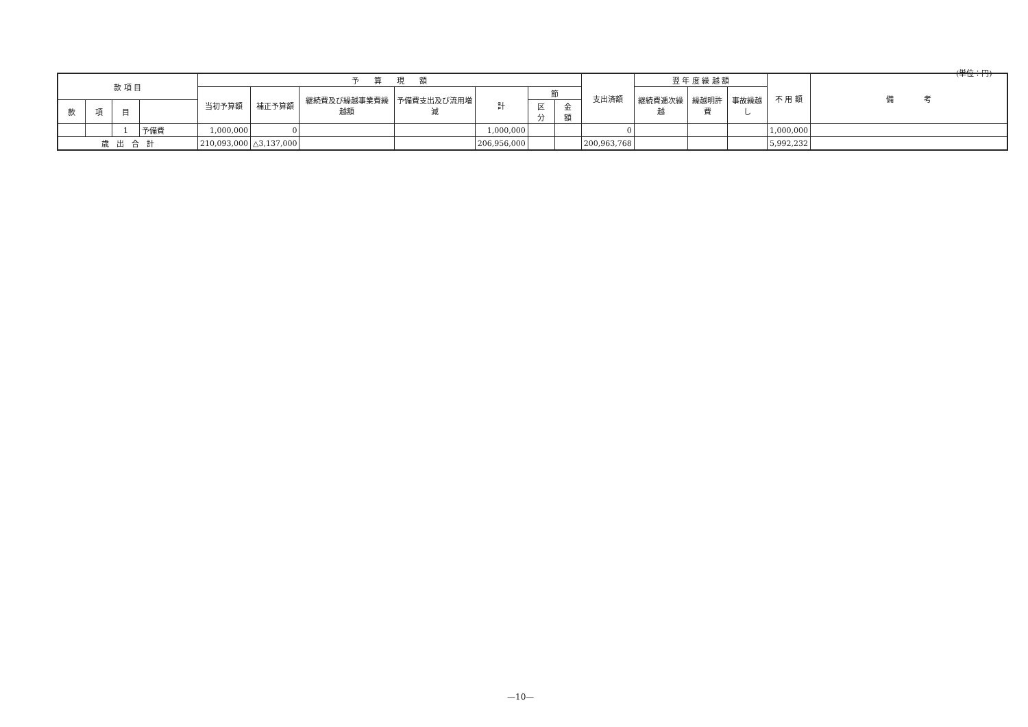(単位：円)
| 款 項 目 | | | | 予 算 現 額 | | | | | | | 支出済額 | 翌 年 度 繰 越 額 | | | 不 用 額 | 備 考 |
| --- | --- | --- | --- | --- | --- | --- | --- | --- | --- | --- | --- | --- | --- | --- | --- | --- |
| | | | | 当初予算額 | 補正予算額 | 継続費及び繰越事業費繰越額 | 予備費支出及び流用増減 | 計 | 節 | | | 継続費逓次繰越 | 繰越明許費 | 事故繰越し | | |
| 款 | 項 | 目 | | | | | | | 区 分 | 金 額 | | | | | | |
| | | 1 | 予備費 | 1,000,000 | 0 | | | 1,000,000 | | | 0 | | | | 1,000,000 | |
| 歳 出 合 計 | | | | 210,093,000 | △3,137,000 | | | 206,956,000 | | | 200,963,768 | | | | 5,992,232 | |
—10—